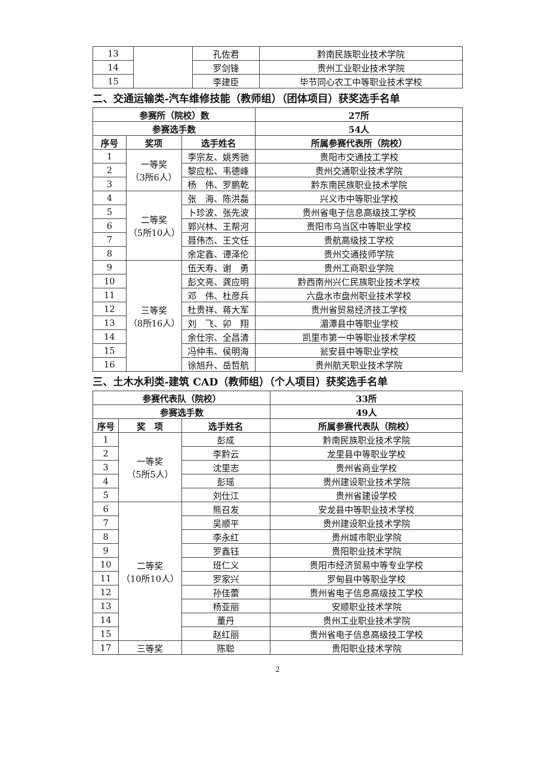| 13 | | 孔佐君 | 黔南民族职业技术学院 |
| 14 | | 罗剑锋 | 贵州工业职业技术学院 |
| 15 | | 李建臣 | 毕节同心农工中等职业技术学校 |
二、交通运输类-汽车维修技能（教师组）（团体项目）获奖选手名单
| 参赛所（院校）数 | | | 27所 |
| --- | --- | --- | --- |
| 参赛选手数 | | | 54人 |
| 序号 | 奖项 | 选手姓名 | 所属参赛代表所（院校） |
| 1 | 一等奖 （3所6人） | 李宗友、姚秀驰 | 贵阳市交通技工学校 |
| 2 | | 黎应松、韦德峰 | 贵州交通职业技术学院 |
| 3 | | 杨 伟、罗鹏乾 | 黔东南民族职业技术学院 |
| 4 | 二等奖 （5所10人） | 张 海、陈洪磊 | 兴义市中等职业学校 |
| 5 | | 卜珍波、张先波 | 贵州省电子信息高级技工学校 |
| 6 | | 郭兴林、王帮河 | 贵阳市乌当区中等职业学校 |
| 7 | | 聂伟杰、王文任 | 贵航高级技工学校 |
| 8 | | 余定鑫、谭泽伦 | 贵州交通技师学院 |
| 9 | 三等奖 （8所16人） | 伍天寿、谢 勇 | 贵州工商职业学院 |
| 10 | | 彭文亮、龚应明 | 黔西南州兴仁民族职业技术学校 |
| 11 | | 邓 伟、杜彦兵 | 六盘水市盘州职业技术学校 |
| 12 | | 杜贵祥、蒋大军 | 贵州省贸易经济技工学校 |
| 13 | | 刘 飞、卯 翔 | 湄潭县中等职业学校 |
| 14 | | 余仕宗、全昌清 | 凯里市第一中等职业技术学校 |
| 15 | | 冯仲韦、侯明海 | 瓮安县中等职业学校 |
| 16 | | 徐旭升、岳哲航 | 贵州航天职业技术学院 |
三、土木水利类-建筑 CAD（教师组）（个人项目）获奖选手名单
| 参赛代表队（院校） | | | 33所 |
| --- | --- | --- | --- |
| 参赛选手数 | | | 49人 |
| 序号 | 奖 项 | 选手姓名 | 所属参赛代表队（院校） |
| 1 | 一等奖 （5所5人） | 彭成 | 黔南民族职业技术学院 |
| 2 | | 李黔云 | 龙里县中等职业学校 |
| 3 | | 沈里志 | 贵州省商业学校 |
| 4 | | 彭瑶 | 贵州建设职业技术学院 |
| 5 | | 刘仕江 | 贵州省建设学校 |
| 6 | 二等奖 （10所10人） | 熊召发 | 安龙县中等职业技术学校 |
| 7 | | 吴顺平 | 贵州建设职业技术学院 |
| 8 | | 李永红 | 贵州城市职业学院 |
| 9 | | 罗鑫钰 | 贵阳职业技术学院 |
| 10 | | 班仁义 | 贵阳市经济贸易中等专业学校 |
| 11 | | 罗家兴 | 罗甸县中等职业学校 |
| 12 | | 孙佳蕾 | 贵州省电子信息高级技工学校 |
| 13 | | 杨亚丽 | 安顺职业技术学院 |
| 14 | | 董丹 | 贵州工业职业技术学院 |
| 15 | | 赵红丽 | 贵州省电子信息高级技工学校 |
| 17 | 三等奖 | 陈聪 | 贵阳职业技术学院 |
2